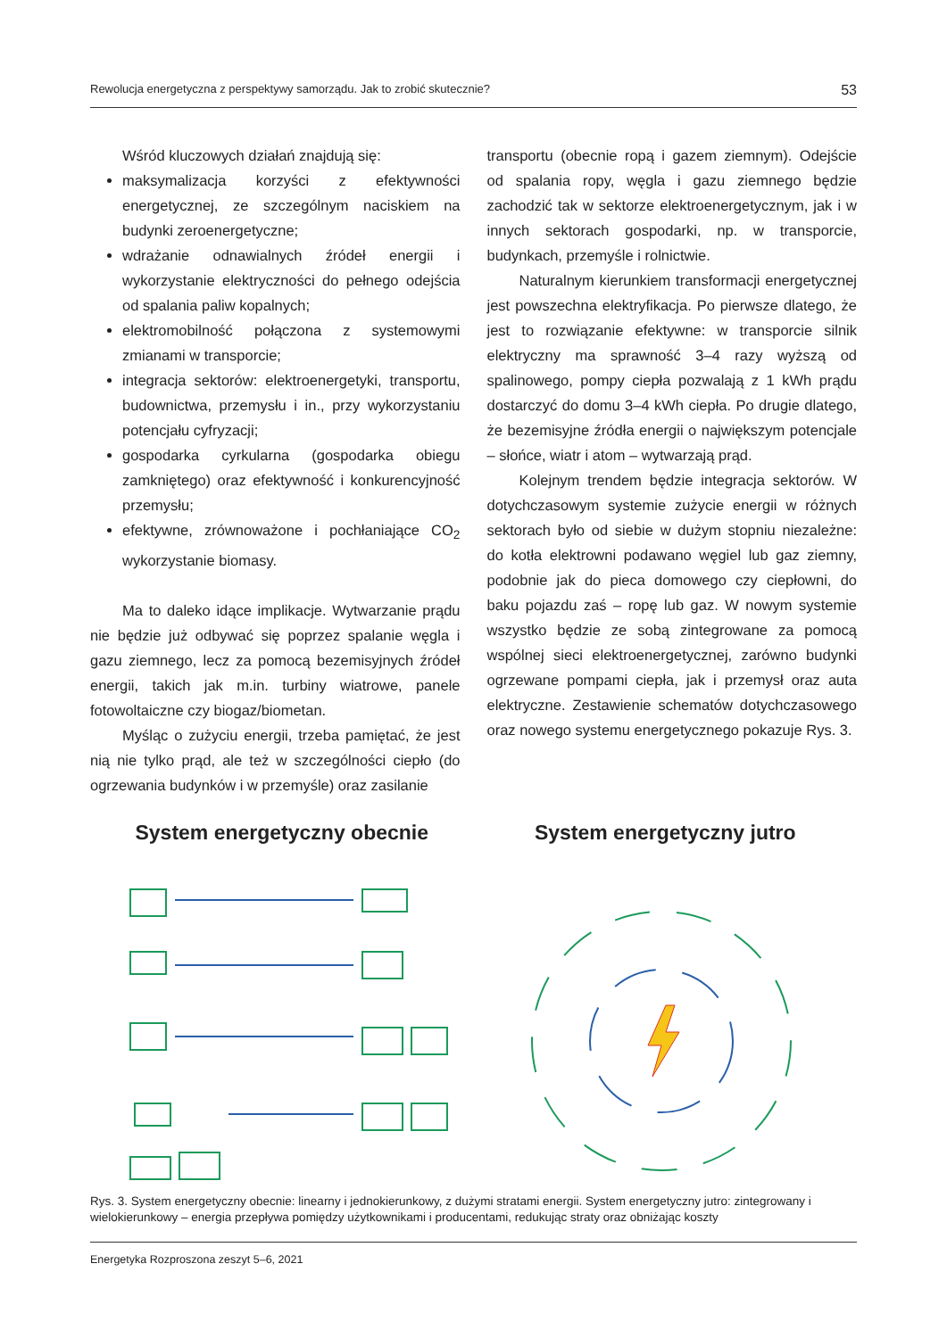Rewolucja energetyczna z perspektywy samorządu. Jak to zrobić skutecznie? 53
Wśród kluczowych działań znajdują się:
maksymalizacja korzyści z efektywności energetycznej, ze szczególnym naciskiem na budynki zeroenergetyczne;
wdrażanie odnawialnych źródeł energii i wykorzystanie elektryczności do pełnego odejścia od spalania paliw kopalnych;
elektromobilność połączona z systemowymi zmianami w transporcie;
integracja sektorów: elektroenergetyki, transportu, budownictwa, przemysłu i in., przy wykorzystaniu potencjału cyfryzacji;
gospodarka cyrkularna (gospodarka obiegu zamkniętego) oraz efektywność i konkurencyjność przemysłu;
efektywne, zrównoważone i pochłaniające CO<sub>2</sub> wykorzystanie biomasy.
Ma to daleko idące implikacje. Wytwarzanie prądu nie będzie już odbywać się poprzez spalanie węgla i gazu ziemnego, lecz za pomocą bezemisyjnych źródeł energii, takich jak m.in. turbiny wiatrowe, panele fotowoltaiczne czy biogaz/biometan.
Myśląc o zużyciu energii, trzeba pamiętać, że jest nią nie tylko prąd, ale też w szczególności ciepło (do ogrzewania budynków i w przemyśle) oraz zasilanie
transportu (obecnie ropą i gazem ziemnym). Odejście od spalania ropy, węgla i gazu ziemnego będzie zachodzić tak w sektorze elektroenergetycznym, jak i w innych sektorach gospodarki, np. w transporcie, budynkach, przemyśle i rolnictwie.
Naturalnym kierunkiem transformacji energetycznej jest powszechna elektryfikacja. Po pierwsze dlatego, że jest to rozwiązanie efektywne: w transporcie silnik elektryczny ma sprawność 3–4 razy wyższą od spalinowego, pompy ciepła pozwalają z 1 kWh prądu dostarczyć do domu 3–4 kWh ciepła. Po drugie dlatego, że bezemisyjne źródła energii o największym potencjale – słońce, wiatr i atom – wytwarzają prąd.
Kolejnym trendem będzie integracja sektorów. W dotychczasowym systemie zużycie energii w różnych sektorach było od siebie w dużym stopniu niezależne: do kotła elektrowni podawano węgiel lub gaz ziemny, podobnie jak do pieca domowego czy ciepłowni, do baku pojazdu zaś – ropę lub gaz. W nowym systemie wszystko będzie ze sobą zintegrowane za pomocą wspólnej sieci elektroenergetycznej, zarówno budynki ogrzewane pompami ciepła, jak i przemysł oraz auta elektryczne. Zestawienie schematów dotychczasowego oraz nowego systemu energetycznego pokazuje Rys. 3.
System energetyczny obecnie System energetyczny jutro
Rys. 3. System energetyczny obecnie: linearny i jednokierunkowy, z dużymi stratami energii. System energetyczny jutro: zintegrowany i wielokierunkowy – energia przepływa pomiędzy użytkownikami i producentami, redukując straty oraz obniżając koszty
Energetyka Rozproszona zeszyt 5–6, 2021